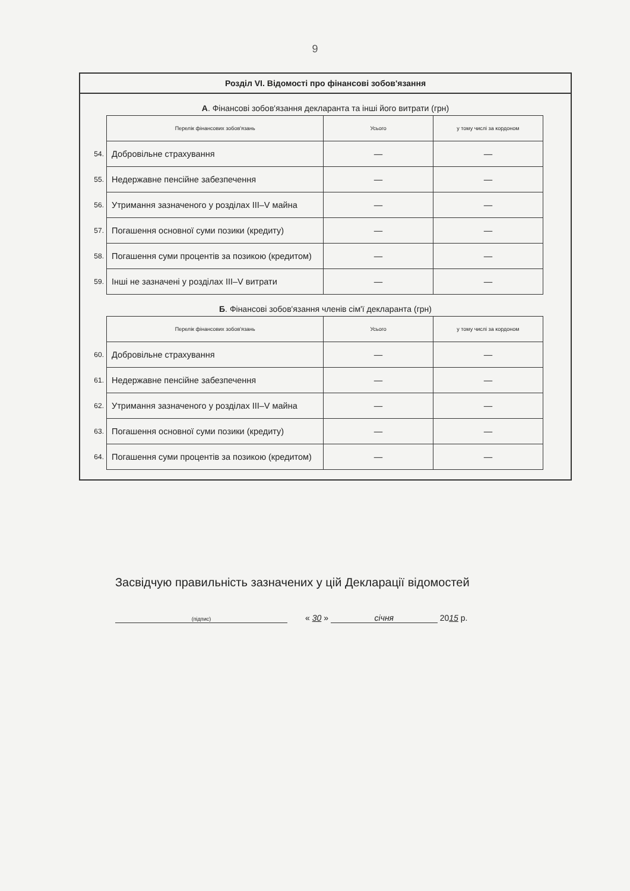9
Розділ VI. Відомості про фінансові зобов'язання
А. Фінансові зобов'язання декларанта та інші його витрати (грн)
| | Перелік фінансових зобов'язань | Усього | у тому числі за кордоном |
| --- | --- | --- | --- |
| 54. | Добровільне страхування | — | — |
| 55. | Недержавне пенсійне забезпечення | — | — |
| 56. | Утримання зазначеного у розділах III–V майна | — | — |
| 57. | Погашення основної суми позики (кредиту) | — | — |
| 58. | Погашення суми процентів за позикою (кредитом) | — | — |
| 59. | Інші не зазначені у розділах III–V витрати | — | — |
Б. Фінансові зобов'язання членів сім'ї декларанта (грн)
| | Перелік фінансових зобов'язань | Усього | у тому числі за кордоном |
| --- | --- | --- | --- |
| 60. | Добровільне страхування | — | — |
| 61. | Недержавне пенсійне забезпечення | — | — |
| 62. | Утримання зазначеного у розділах III–V майна | — | — |
| 63. | Погашення основної суми позики (кредиту) | — | — |
| 64. | Погашення суми процентів за позикою (кредитом) | — | — |
Засвідчую правильність зазначених у цій Декларації відомостей
(підпис)
« 30 » січня 2015 р.